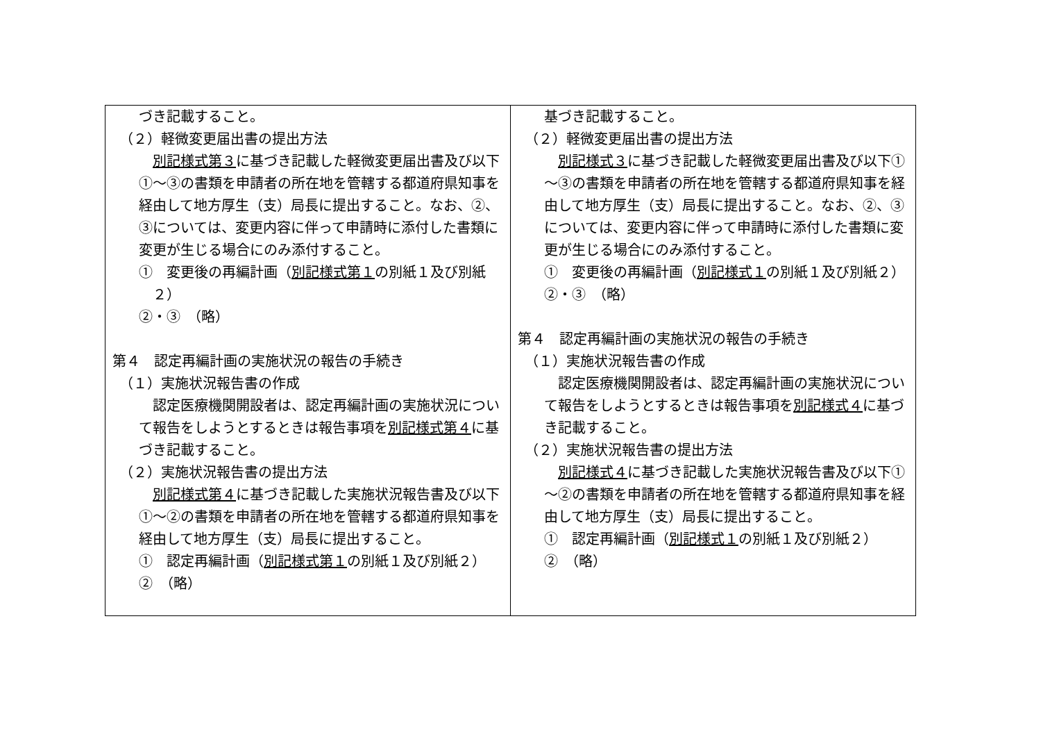| づき記載すること。 （２）軽微変更届出書の提出方法 別記様式第３ に基づき記載した軽微変更届出書及び以下①～③の書類を申請者の所在地を管轄する都道府県知事を経由して地方厚生（支）局長に提出すること。なお、②、③については、変更内容に伴って申請時に添付した書類に変更が生じる場合にのみ添付すること。 ① 変更後の再編計画（ 別記様式第１ の別紙１及び別紙２） ②・③ （略） 第４ 認定再編計画の実施状況の報告の手続き （１）実施状況報告書の作成 認定医療機関開設者は、認定再編計画の実施状況について報告をしようとするときは報告事項を 別記様式第４ に基づき記載すること。 （２）実施状況報告書の提出方法 別記様式第４ に基づき記載した実施状況報告書及び以下①～②の書類を申請者の所在地を管轄する都道府県知事を経由して地方厚生（支）局長に提出すること。 ① 認定再編計画（ 別記様式第１ の別紙１及び別紙２） ② （略） | 基づき記載すること。 （２）軽微変更届出書の提出方法 別記様式３ に基づき記載した軽微変更届出書及び以下①～③の書類を申請者の所在地を管轄する都道府県知事を経由して地方厚生（支）局長に提出すること。なお、②、③については、変更内容に伴って申請時に添付した書類に変更が生じる場合にのみ添付すること。 ① 変更後の再編計画（ 別記様式１ の別紙１及び別紙２） ②・③ （略） 第４ 認定再編計画の実施状況の報告の手続き （１）実施状況報告書の作成 認定医療機関開設者は、認定再編計画の実施状況について報告をしようとするときは報告事項を 別記様式４ に基づき記載すること。 （２）実施状況報告書の提出方法 別記様式４ に基づき記載した実施状況報告書及び以下①～②の書類を申請者の所在地を管轄する都道府県知事を経由して地方厚生（支）局長に提出すること。 ① 認定再編計画（ 別記様式１ の別紙１及び別紙２） ② （略） |